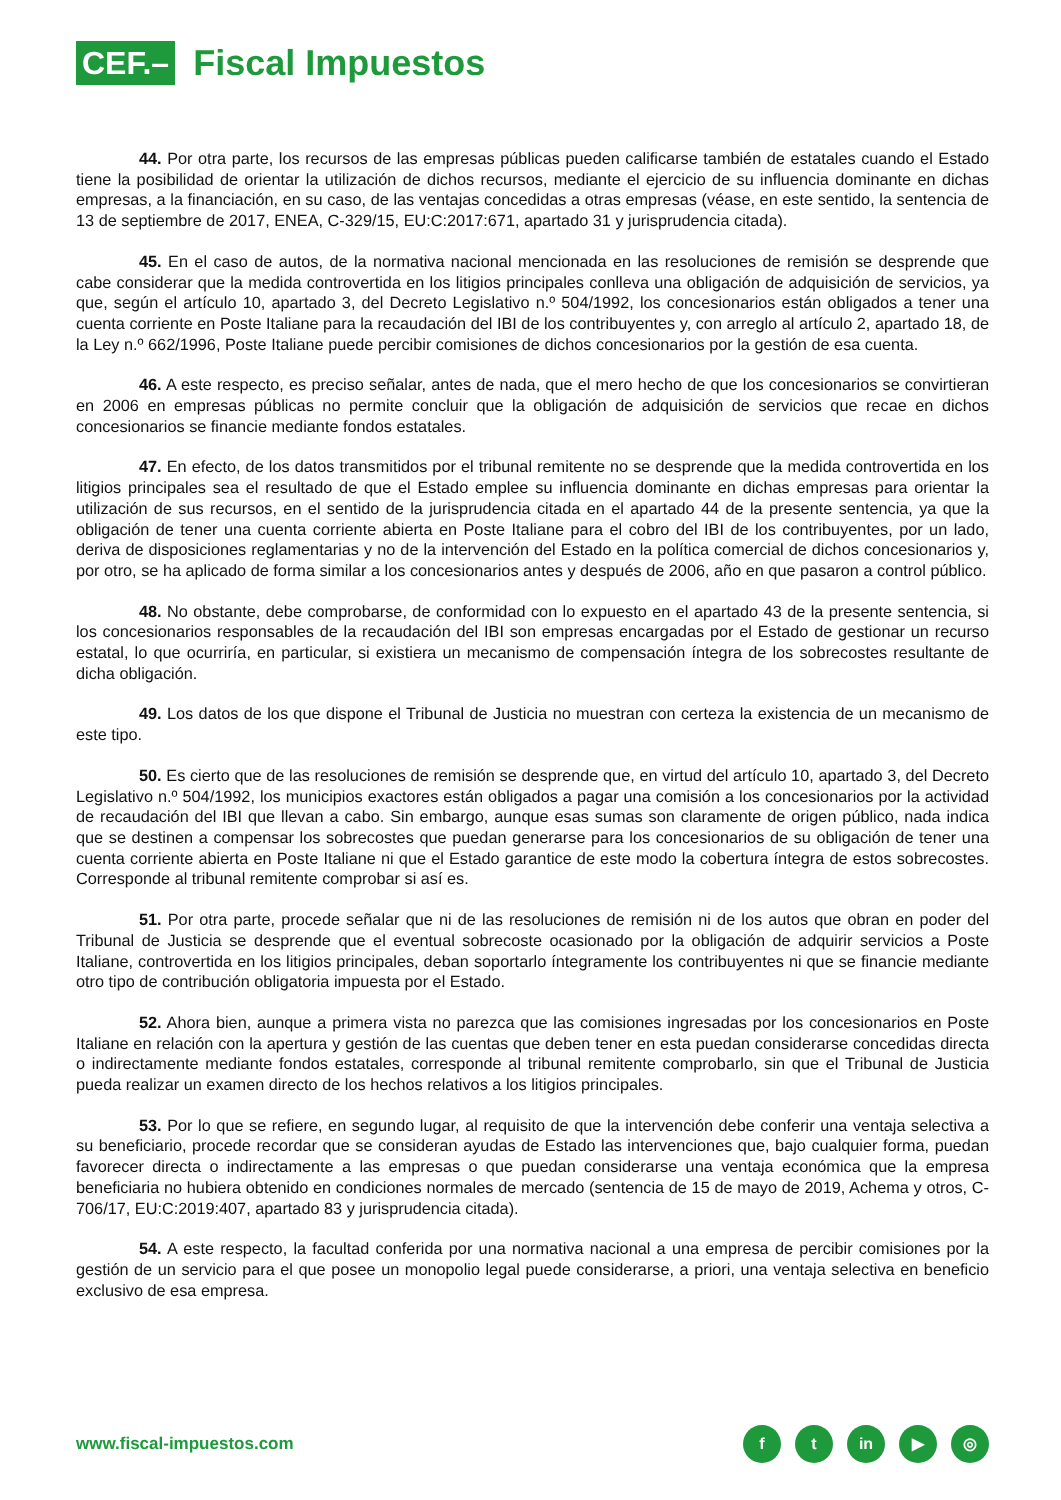CEF.– Fiscal Impuestos
44. Por otra parte, los recursos de las empresas públicas pueden calificarse también de estatales cuando el Estado tiene la posibilidad de orientar la utilización de dichos recursos, mediante el ejercicio de su influencia dominante en dichas empresas, a la financiación, en su caso, de las ventajas concedidas a otras empresas (véase, en este sentido, la sentencia de 13 de septiembre de 2017, ENEA, C-329/15, EU:C:2017:671, apartado 31 y jurisprudencia citada).
45. En el caso de autos, de la normativa nacional mencionada en las resoluciones de remisión se desprende que cabe considerar que la medida controvertida en los litigios principales conlleva una obligación de adquisición de servicios, ya que, según el artículo 10, apartado 3, del Decreto Legislativo n.º 504/1992, los concesionarios están obligados a tener una cuenta corriente en Poste Italiane para la recaudación del IBI de los contribuyentes y, con arreglo al artículo 2, apartado 18, de la Ley n.º 662/1996, Poste Italiane puede percibir comisiones de dichos concesionarios por la gestión de esa cuenta.
46. A este respecto, es preciso señalar, antes de nada, que el mero hecho de que los concesionarios se convirtieran en 2006 en empresas públicas no permite concluir que la obligación de adquisición de servicios que recae en dichos concesionarios se financie mediante fondos estatales.
47. En efecto, de los datos transmitidos por el tribunal remitente no se desprende que la medida controvertida en los litigios principales sea el resultado de que el Estado emplee su influencia dominante en dichas empresas para orientar la utilización de sus recursos, en el sentido de la jurisprudencia citada en el apartado 44 de la presente sentencia, ya que la obligación de tener una cuenta corriente abierta en Poste Italiane para el cobro del IBI de los contribuyentes, por un lado, deriva de disposiciones reglamentarias y no de la intervención del Estado en la política comercial de dichos concesionarios y, por otro, se ha aplicado de forma similar a los concesionarios antes y después de 2006, año en que pasaron a control público.
48. No obstante, debe comprobarse, de conformidad con lo expuesto en el apartado 43 de la presente sentencia, si los concesionarios responsables de la recaudación del IBI son empresas encargadas por el Estado de gestionar un recurso estatal, lo que ocurriría, en particular, si existiera un mecanismo de compensación íntegra de los sobrecostes resultante de dicha obligación.
49. Los datos de los que dispone el Tribunal de Justicia no muestran con certeza la existencia de un mecanismo de este tipo.
50. Es cierto que de las resoluciones de remisión se desprende que, en virtud del artículo 10, apartado 3, del Decreto Legislativo n.º 504/1992, los municipios exactores están obligados a pagar una comisión a los concesionarios por la actividad de recaudación del IBI que llevan a cabo. Sin embargo, aunque esas sumas son claramente de origen público, nada indica que se destinen a compensar los sobrecostes que puedan generarse para los concesionarios de su obligación de tener una cuenta corriente abierta en Poste Italiane ni que el Estado garantice de este modo la cobertura íntegra de estos sobrecostes. Corresponde al tribunal remitente comprobar si así es.
51. Por otra parte, procede señalar que ni de las resoluciones de remisión ni de los autos que obran en poder del Tribunal de Justicia se desprende que el eventual sobrecoste ocasionado por la obligación de adquirir servicios a Poste Italiane, controvertida en los litigios principales, deban soportarlo íntegramente los contribuyentes ni que se financie mediante otro tipo de contribución obligatoria impuesta por el Estado.
52. Ahora bien, aunque a primera vista no parezca que las comisiones ingresadas por los concesionarios en Poste Italiane en relación con la apertura y gestión de las cuentas que deben tener en esta puedan considerarse concedidas directa o indirectamente mediante fondos estatales, corresponde al tribunal remitente comprobarlo, sin que el Tribunal de Justicia pueda realizar un examen directo de los hechos relativos a los litigios principales.
53. Por lo que se refiere, en segundo lugar, al requisito de que la intervención debe conferir una ventaja selectiva a su beneficiario, procede recordar que se consideran ayudas de Estado las intervenciones que, bajo cualquier forma, puedan favorecer directa o indirectamente a las empresas o que puedan considerarse una ventaja económica que la empresa beneficiaria no hubiera obtenido en condiciones normales de mercado (sentencia de 15 de mayo de 2019, Achema y otros, C-706/17, EU:C:2019:407, apartado 83 y jurisprudencia citada).
54. A este respecto, la facultad conferida por una normativa nacional a una empresa de percibir comisiones por la gestión de un servicio para el que posee un monopolio legal puede considerarse, a priori, una ventaja selectiva en beneficio exclusivo de esa empresa.
www.fiscal-impuestos.com f t in ▶ ◎